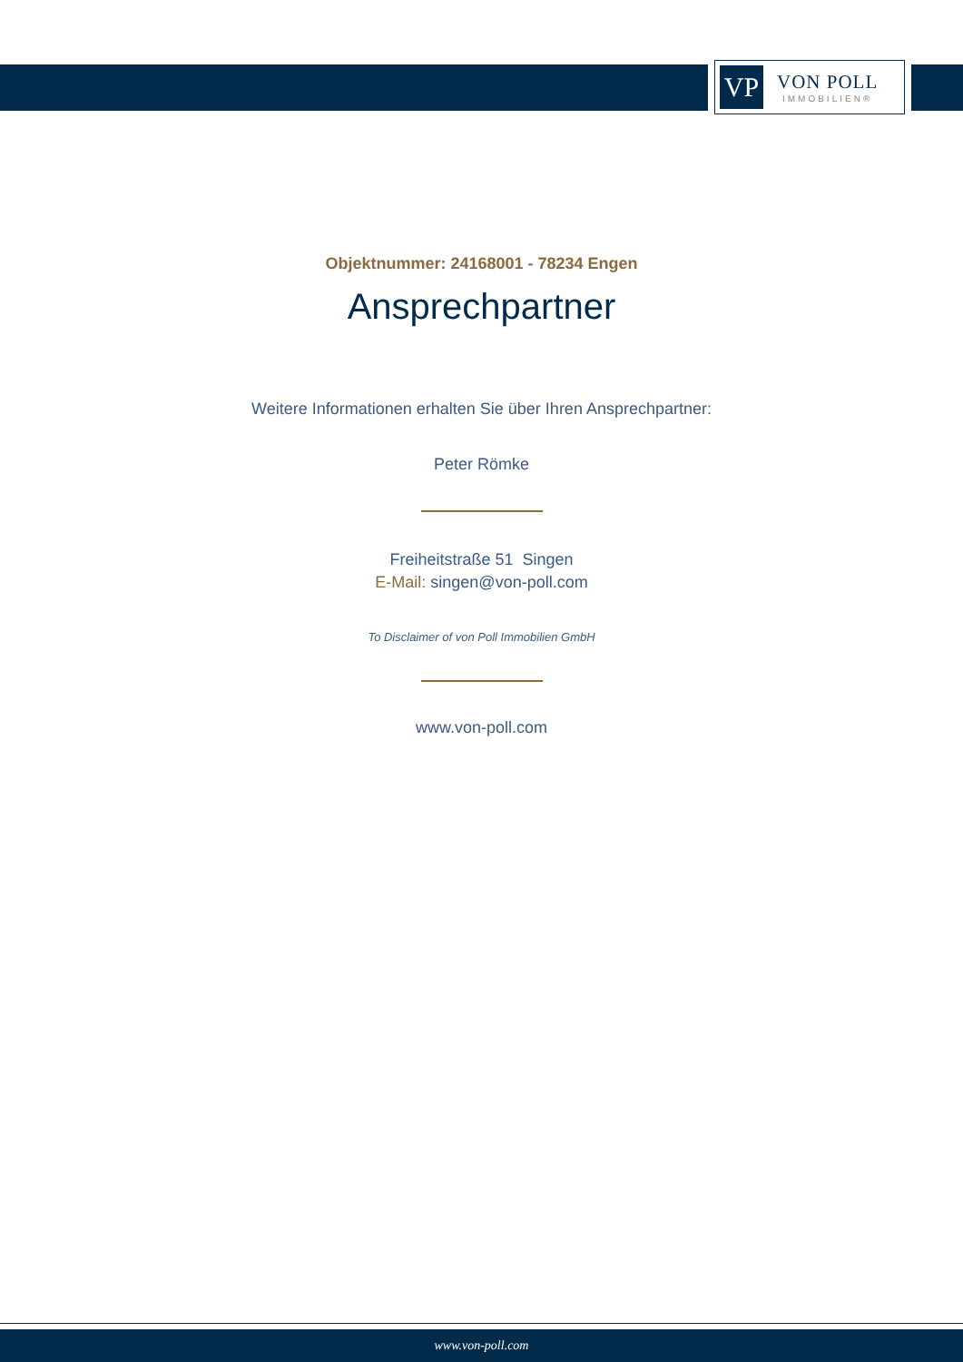VP
VON POLL
IMMOBILIEN®
Objektnummer: 24168001 - 78234 Engen
Ansprechpartner
Weitere Informationen erhalten Sie über Ihren Ansprechpartner:
Peter Römke
Freiheitstraße 51 Singen
E-Mail: singen@von-poll.com
To Disclaimer of von Poll Immobilien GmbH
www.von-poll.com
www.von-poll.com